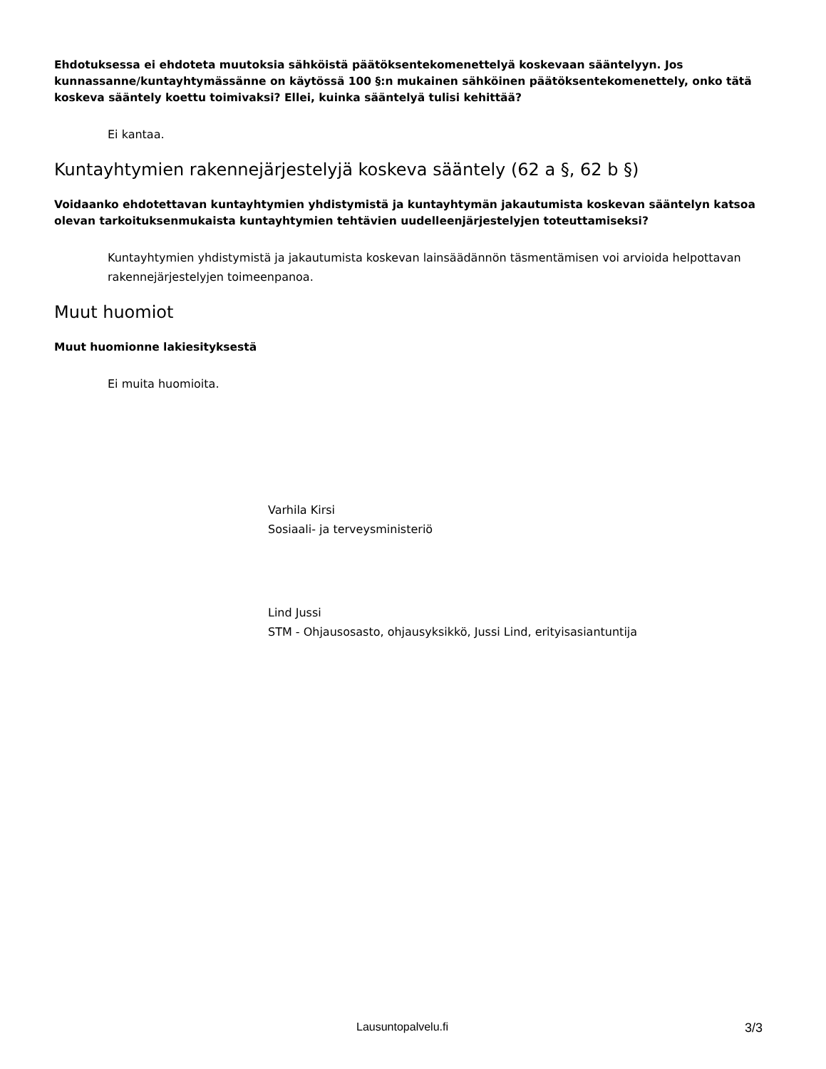Ehdotuksessa ei ehdoteta muutoksia sähköistä päätöksentekomenettelyä koskevaan sääntelyyn. Jos kunnassanne/kuntayhtymässänne on käytössä 100 §:n mukainen sähköinen päätöksentekomenettely, onko tätä koskeva sääntely koettu toimivaksi? Ellei, kuinka sääntelyä tulisi kehittää?
Ei kantaa.
Kuntayhtymien rakennejärjestelyjä koskeva sääntely (62 a §, 62 b §)
Voidaanko ehdotettavan kuntayhtymien yhdistymistä ja kuntayhtymän jakautumista koskevan sääntelyn katsoa olevan tarkoituksenmukaista kuntayhtymien tehtävien uudelleenjärjestelyjen toteuttamiseksi?
Kuntayhtymien yhdistymistä ja jakautumista koskevan lainsäädännön täsmentämisen voi arvioida helpottavan rakennejärjestelyjen toimeenpanoa.
Muut huomiot
Muut huomionne lakiesityksestä
Ei muita huomioita.
Varhila Kirsi
Sosiaali- ja terveysministeriö
Lind Jussi
STM - Ohjausosasto, ohjausyksikkö, Jussi Lind, erityisasiantuntija
Lausuntopalvelu.fi 3/3